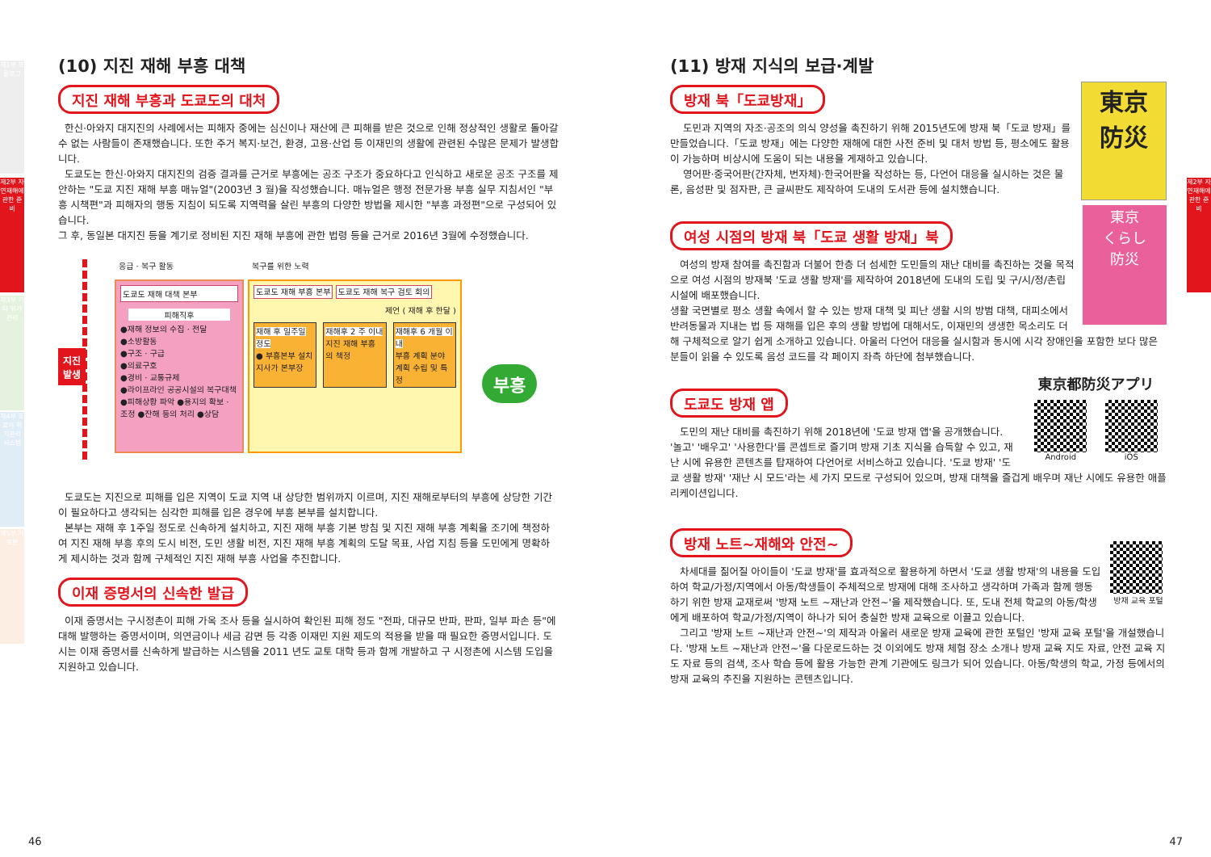제1부 프롤로그
제2부 자연재해에 관한 준비
제3부 기타 위기관리
제4부 도쿄의 위기관리 시스템
제5부 자료편
제2부 자연재해에 관한 준비
(10) 지진 재해 부흥 대책
지진 재해 부흥과 도쿄도의 대처
한신·아와지 대지진의 사례에서는 피해자 중에는 심신이나 재산에 큰 피해를 받은 것으로 인해 정상적인 생활로 돌아갈 수 없는 사람들이 존재했습니다. 또한 주거 복지·보건, 환경, 고용·산업 등 이재민의 생활에 관련된 수많은 문제가 발생합니다.
도쿄도는 한신·아와지 대지진의 검증 결과를 근거로 부흥에는 공조 구조가 중요하다고 인식하고 새로운 공조 구조를 제안하는 "도쿄 지진 재해 부흥 매뉴얼"(2003년 3 월)을 작성했습니다. 매뉴얼은 행정 전문가용 부흥 실무 지침서인 "부흥 시책편"과 피해자의 행동 지침이 되도록 지역력을 살린 부흥의 다양한 방법을 제시한 "부흥 과정편"으로 구성되어 있습니다.
그 후, 동일본 대지진 등을 계기로 정비된 지진 재해 부흥에 관한 법령 등을 근거로 2016년 3월에 수정했습니다.
지진
발생
응급 · 복구 활동 복구를 위한 노력
도쿄도 재해 대책 본부
피해직후
●재해 정보의 수집 · 전달
●소방활동
●구조 · 구급
●의료구호
●경비 · 교통규제
●라이프라인 공공시설의 복구대책
●피해상황 파악 ●용지의 확보 · 조정 ●잔해 등의 처리 ●상담
도쿄도 재해 부흥 본부 도쿄도 재해 복구 검토 회의
제언 ( 재해 후 한달 )
재해 후 일주일 정도
● 부흥본부 설치 지사가 본부장
재해후 2 주 이내
지진 재해 부흥 의 책정
재해후 6 개월 이내
부흥 계획 분야 계획 수립 및 특정
부흥
도쿄도는 지진으로 피해를 입은 지역이 도쿄 지역 내 상당한 범위까지 이르며, 지진 재해로부터의 부흥에 상당한 기간이 필요하다고 생각되는 심각한 피해를 입은 경우에 부흥 본부를 설치합니다.
본부는 재해 후 1주일 정도로 신속하게 설치하고, 지진 재해 부흥 기본 방침 및 지진 재해 부흥 계획을 조기에 책정하여 지진 재해 부흥 후의 도시 비전, 도민 생활 비전, 지진 재해 부흥 계획의 도달 목표, 사업 지침 등을 도민에게 명확하게 제시하는 것과 함께 구체적인 지진 재해 부흥 사업을 추진합니다.
이재 증명서의 신속한 발급
이재 증명서는 구시정촌이 피해 가옥 조사 등을 실시하여 확인된 피해 정도 "전파, 대규모 반파, 판파, 일부 파손 등"에 대해 발행하는 증명서이며, 의연금이나 세금 감면 등 각종 이재민 지원 제도의 적용을 받을 때 필요한 증명서입니다. 도시는 이재 증명서를 신속하게 발급하는 시스템을 2011 년도 교토 대학 등과 함께 개발하고 구 시정촌에 시스템 도입을 지원하고 있습니다.
(11) 방재 지식의 보급·계발
방재 북「도쿄방재」
東京
防災
도민과 지역의 자조·공조의 의식 양성을 촉진하기 위해 2015년도에 방재 북「도쿄 방재」를 만들었습니다.「도쿄 방재」에는 다양한 재해에 대한 사전 준비 및 대처 방법 등, 평소에도 활용이 가능하며 비상시에 도움이 되는 내용을 게재하고 있습니다.
영어판·중국어판(간자체, 번자체)·한국어판을 작성하는 등, 다언어 대응을 실시하는 것은 물론, 음성판 및 점자판, 큰 글씨판도 제작하여 도내의 도서관 등에 설치했습니다.
여성 시점의 방재 북「도쿄 생활 방재」북
東京
くらし
防災
여성의 방재 참여를 촉진함과 더불어 한층 더 섬세한 도민들의 재난 대비를 촉진하는 것을 목적으로 여성 시점의 방재북 '도쿄 생활 방재'를 제작하여 2018년에 도내의 도립 및 구/시/정/촌립 시설에 배포했습니다.
생활 국면별로 평소 생활 속에서 할 수 있는 방재 대책 및 피난 생활 시의 방범 대책, 대피소에서 반려동물과 지내는 법 등 재해를 입은 후의 생활 방법에 대해서도, 이재민의 생생한 목소리도 더해 구체적으로 알기 쉽게 소개하고 있습니다. 아울러 다언어 대응을 실시함과 동시에 시각 장애인을 포함한 보다 많은 분들이 읽을 수 있도록 음성 코드를 각 페이지 좌측 하단에 첨부했습니다.
도쿄도 방재 앱
東京都防災アプリ
Android iOS
도민의 재난 대비를 촉진하기 위해 2018년에 '도쿄 방재 앱'을 공개했습니다. '놀고' '배우고' '사용한다'를 콘셉트로 즐기며 방재 기초 지식을 습득할 수 있고, 재난 시에 유용한 콘텐츠를 탑재하여 다언어로 서비스하고 있습니다. '도쿄 방재' '도쿄 생활 방재' '재난 시 모드'라는 세 가지 모드로 구성되어 있으며, 방재 대책을 즐겁게 배우며 재난 시에도 유용한 애플리케이션입니다.
방재 노트~재해와 안전~
방재 교육 포털
차세대를 짊어질 아이들이 '도쿄 방재'를 효과적으로 활용하게 하면서 '도쿄 생활 방재'의 내용을 도입하여 학교/가정/지역에서 아동/학생들이 주체적으로 방재에 대해 조사하고 생각하며 가족과 함께 행동하기 위한 방재 교재로써 '방재 노트 ~재난과 안전~'을 제작했습니다. 또, 도내 전체 학교의 아동/학생에게 배포하여 학교/가정/지역이 하나가 되어 충실한 방재 교육으로 이끌고 있습니다.
그리고 '방재 노트 ~재난과 안전~'의 제작과 아울러 새로운 방재 교육에 관한 포털인 '방재 교육 포털'을 개설했습니다. '방재 노트 ~재난과 안전~'을 다운로드하는 것 이외에도 방재 체험 장소 소개나 방재 교육 지도 자료, 안전 교육 지도 자료 등의 검색, 조사 학습 등에 활용 가능한 관계 기관에도 링크가 되어 있습니다. 아동/학생의 학교, 가정 등에서의 방재 교육의 추진을 지원하는 콘텐츠입니다.
46 47